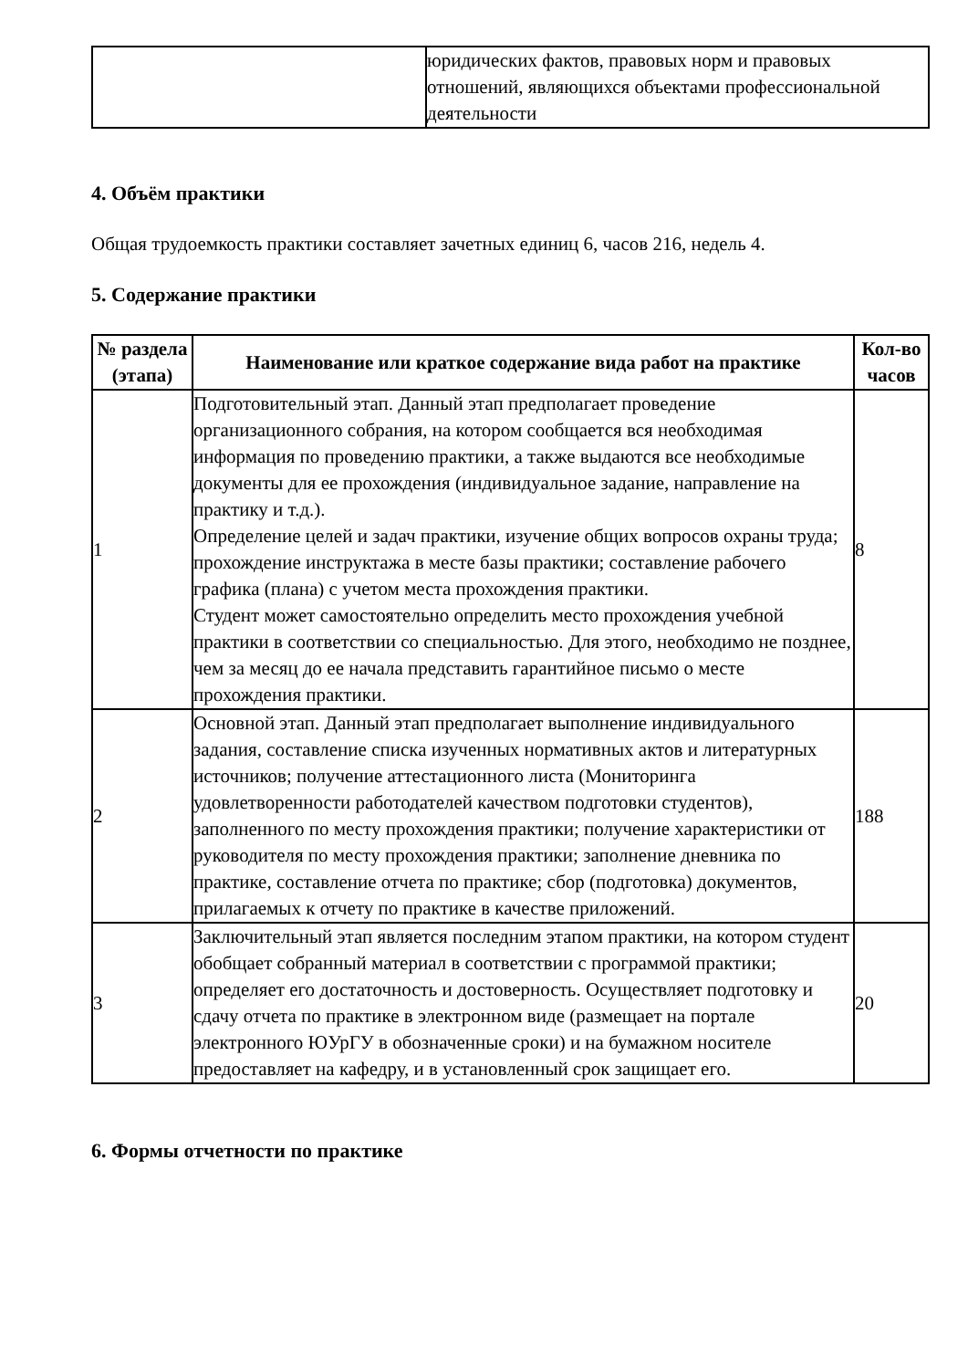| | юридических фактов, правовых норм и правовых отношений, являющихся объектами профессиональной деятельности |
4. Объём практики
Общая трудоемкость практики составляет зачетных единиц 6, часов 216, недель 4.
5. Содержание практики
| № раздела (этапа) | Наименование или краткое содержание вида работ на практике | Кол-во часов |
| --- | --- | --- |
| 1 | Подготовительный этап. Данный этап предполагает проведение организационного собрания, на котором сообщается вся необходимая информация по проведению практики, а также выдаются все необходимые документы для ее прохождения (индивидуальное задание, направление на практику и т.д.). Определение целей и задач практики, изучение общих вопросов охраны труда; прохождение инструктажа в месте базы практики; составление рабочего графика (плана) с учетом места прохождения практики. Студент может самостоятельно определить место прохождения учебной практики в соответствии со специальностью. Для этого, необходимо не позднее, чем за месяц до ее начала представить гарантийное письмо о месте прохождения практики. | 8 |
| 2 | Основной этап. Данный этап предполагает выполнение индивидуального задания, составление списка изученных нормативных актов и литературных источников; получение аттестационного листа (Мониторинга удовлетворенности работодателей качеством подготовки студентов), заполненного по месту прохождения практики; получение характеристики от руководителя по месту прохождения практики; заполнение дневника по практике, составление отчета по практике; сбор (подготовка) документов, прилагаемых к отчету по практике в качестве приложений. | 188 |
| 3 | Заключительный этап является последним этапом практики, на котором студент обобщает собранный материал в соответствии с программой практики; определяет его достаточность и достоверность. Осуществляет подготовку и сдачу отчета по практике в электронном виде (размещает на портале электронного ЮУрГУ в обозначенные сроки) и на бумажном носителе предоставляет на кафедру, и в установленный срок защищает его. | 20 |
6. Формы отчетности по практике